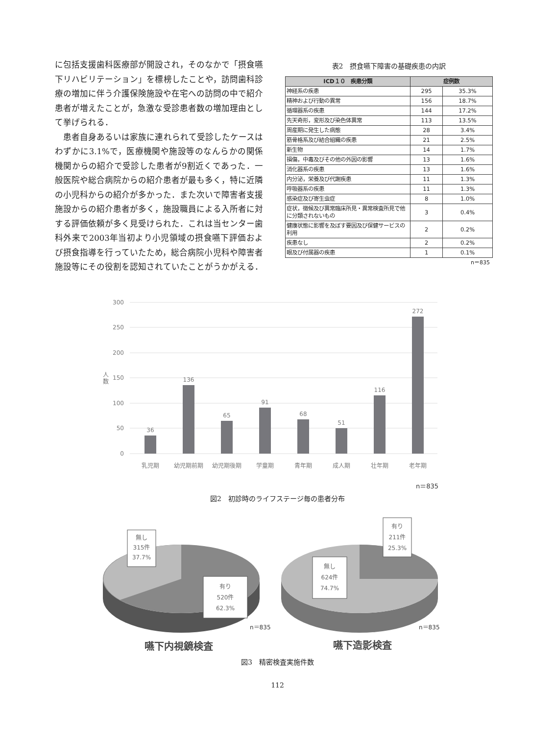に包括支援歯科医療部が開設され，そのなかで「摂食嚥下リハビリテーション」を標榜したことや，訪問歯科診療の増加に伴う介護保険施設や在宅への訪問の中で紹介患者が増えたことが，急激な受診患者数の増加理由として挙げられる．
　患者自身あるいは家族に連れられて受診したケースはわずかに3.1%で，医療機関や施設等のなんらかの関係機関からの紹介で受診した患者が9割近くであった．一般医院や総合病院からの紹介患者が最も多く，特に近隣の小児科からの紹介が多かった．また次いで障害者支援施設からの紹介患者が多く，施設職員による入所者に対する評価依頼が多く見受けられた．これは当センター歯科外来で2003年当初より小児領域の摂食嚥下評価および摂食指導を行っていたため，総合病院小児科や障害者施設等にその役割を認知されていたことがうかがえる．
表2　摂食嚥下障害の基礎疾患の内訳
| ICD１０ 疾患分類 | 症例数 | |
| --- | --- | --- |
| 神経系の疾患 | 295 | 35.3% |
| 精神および行動の異常 | 156 | 18.7% |
| 循環器系の疾患 | 144 | 17.2% |
| 先天奇形，変形及び染色体異常 | 113 | 13.5% |
| 周産期に発生した病態 | 28 | 3.4% |
| 筋骨格系及び結合組織の疾患 | 21 | 2.5% |
| 新生物 | 14 | 1.7% |
| 損傷，中毒及びその他の外因の影響 | 13 | 1.6% |
| 消化器系の疾患 | 13 | 1.6% |
| 内分泌，栄養及び代謝疾患 | 11 | 1.3% |
| 呼吸器系の疾患 | 11 | 1.3% |
| 感染症及び寄生虫症 | 8 | 1.0% |
| 症状，徴候及び異常臨床所見・異常検査所見で他に分類されないもの | 3 | 0.4% |
| 健康状態に影響を及ぼす要因及び保健サービスの利用 | 2 | 0.2% |
| 疾患なし | 2 | 0.2% |
| 眼及び付属器の疾患 | 1 | 0.1% |
n＝835
300
250
200
150
100
50
0
人
数
36
136
65
91
68
51
116
272
乳児期
幼児期前期
幼児期後期
学童期
青年期
成人期
壮年期
老年期
n＝835
図2　初診時のライフステージ毎の患者分布
無し
315件
37.7%
有り
520件
62.3%
n＝835
有り
211件
25.3%
無し
624件
74.7%
n＝835
嚥下内視鏡検査
嚥下造影検査
図3　精密検査実施件数
112